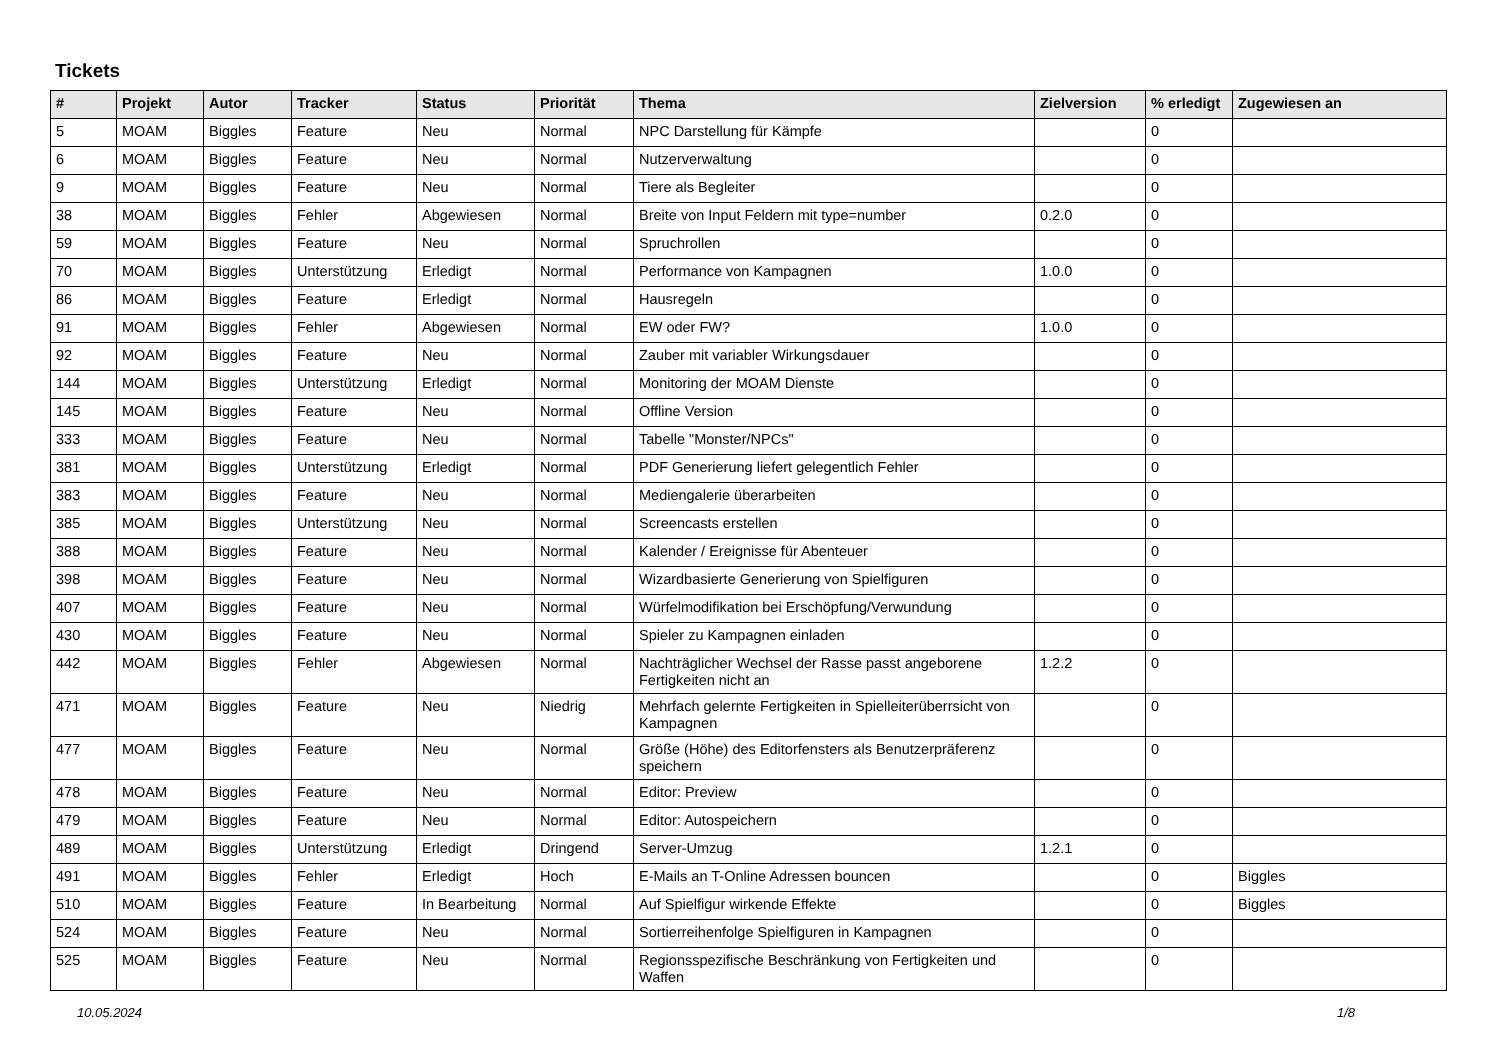Tickets
| # | Projekt | Autor | Tracker | Status | Priorität | Thema | Zielversion | % erledigt | Zugewiesen an |
| --- | --- | --- | --- | --- | --- | --- | --- | --- | --- |
| 5 | MOAM | Biggles | Feature | Neu | Normal | NPC Darstellung für Kämpfe | | 0 | |
| 6 | MOAM | Biggles | Feature | Neu | Normal | Nutzerverwaltung | | 0 | |
| 9 | MOAM | Biggles | Feature | Neu | Normal | Tiere als Begleiter | | 0 | |
| 38 | MOAM | Biggles | Fehler | Abgewiesen | Normal | Breite von Input Feldern mit type=number | 0.2.0 | 0 | |
| 59 | MOAM | Biggles | Feature | Neu | Normal | Spruchrollen | | 0 | |
| 70 | MOAM | Biggles | Unterstützung | Erledigt | Normal | Performance von Kampagnen | 1.0.0 | 0 | |
| 86 | MOAM | Biggles | Feature | Erledigt | Normal | Hausregeln | | 0 | |
| 91 | MOAM | Biggles | Fehler | Abgewiesen | Normal | EW oder FW? | 1.0.0 | 0 | |
| 92 | MOAM | Biggles | Feature | Neu | Normal | Zauber mit variabler Wirkungsdauer | | 0 | |
| 144 | MOAM | Biggles | Unterstützung | Erledigt | Normal | Monitoring der MOAM Dienste | | 0 | |
| 145 | MOAM | Biggles | Feature | Neu | Normal | Offline Version | | 0 | |
| 333 | MOAM | Biggles | Feature | Neu | Normal | Tabelle "Monster/NPCs" | | 0 | |
| 381 | MOAM | Biggles | Unterstützung | Erledigt | Normal | PDF Generierung liefert gelegentlich Fehler | | 0 | |
| 383 | MOAM | Biggles | Feature | Neu | Normal | Mediengalerie überarbeiten | | 0 | |
| 385 | MOAM | Biggles | Unterstützung | Neu | Normal | Screencasts erstellen | | 0 | |
| 388 | MOAM | Biggles | Feature | Neu | Normal | Kalender / Ereignisse für Abenteuer | | 0 | |
| 398 | MOAM | Biggles | Feature | Neu | Normal | Wizardbasierte Generierung von Spielfiguren | | 0 | |
| 407 | MOAM | Biggles | Feature | Neu | Normal | Würfelmodifikation bei Erschöpfung/Verwundung | | 0 | |
| 430 | MOAM | Biggles | Feature | Neu | Normal | Spieler zu Kampagnen einladen | | 0 | |
| 442 | MOAM | Biggles | Fehler | Abgewiesen | Normal | Nachträglicher Wechsel der Rasse passt angeborene Fertigkeiten nicht an | 1.2.2 | 0 | |
| 471 | MOAM | Biggles | Feature | Neu | Niedrig | Mehrfach gelernte Fertigkeiten in Spielleiterüberrsicht von Kampagnen | | 0 | |
| 477 | MOAM | Biggles | Feature | Neu | Normal | Größe (Höhe) des Editorfensters als Benutzerpräferenz speichern | | 0 | |
| 478 | MOAM | Biggles | Feature | Neu | Normal | Editor: Preview | | 0 | |
| 479 | MOAM | Biggles | Feature | Neu | Normal | Editor: Autospeichern | | 0 | |
| 489 | MOAM | Biggles | Unterstützung | Erledigt | Dringend | Server-Umzug | 1.2.1 | 0 | |
| 491 | MOAM | Biggles | Fehler | Erledigt | Hoch | E-Mails an T-Online Adressen bouncen | | 0 | Biggles |
| 510 | MOAM | Biggles | Feature | In Bearbeitung | Normal | Auf Spielfigur wirkende Effekte | | 0 | Biggles |
| 524 | MOAM | Biggles | Feature | Neu | Normal | Sortierreihenfolge Spielfiguren in Kampagnen | | 0 | |
| 525 | MOAM | Biggles | Feature | Neu | Normal | Regionsspezifische Beschränkung von Fertigkeiten und Waffen | | 0 | |
10.05.2024 1/8